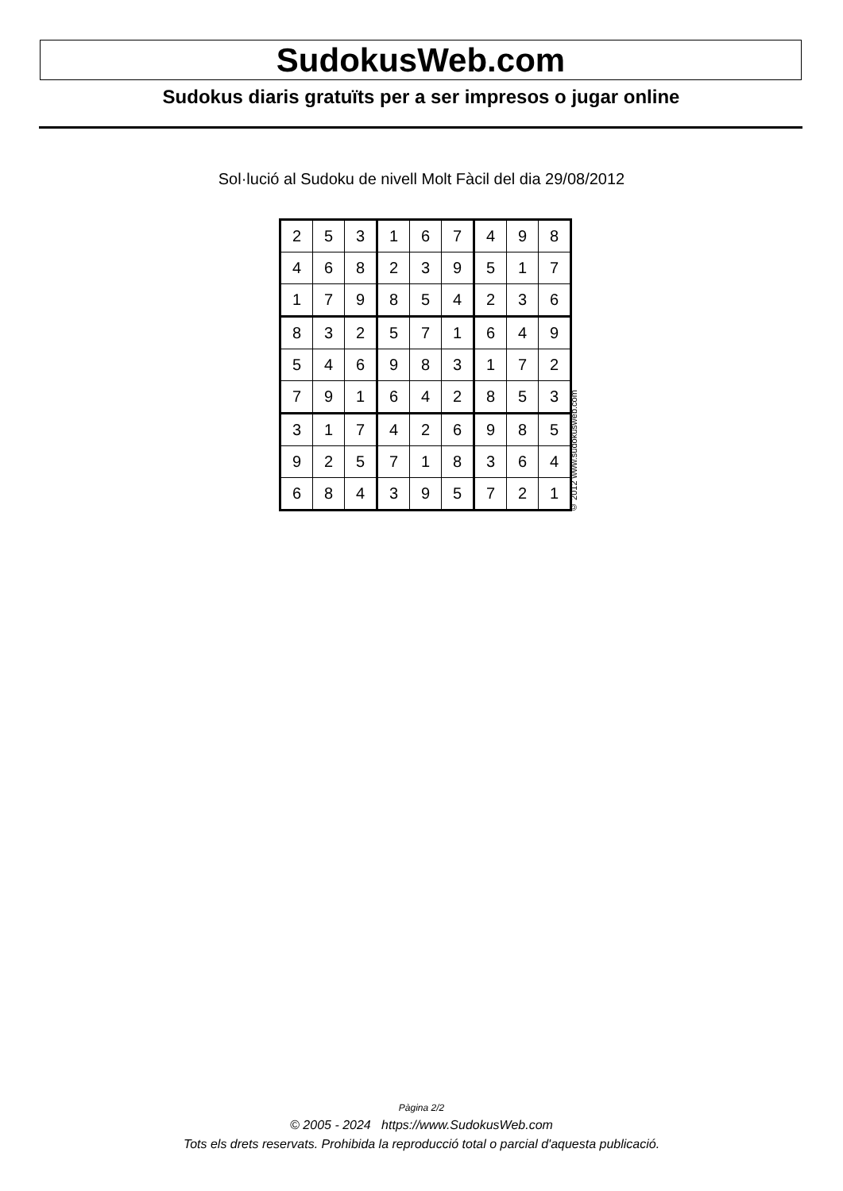SudokusWeb.com
Sudokus diaris gratuïts per a ser impresos o jugar online
Sol·lució al Sudoku de nivell Molt Fàcil del dia 29/08/2012
| 2 | 5 | 3 | 1 | 6 | 7 | 4 | 9 | 8 |
| 4 | 6 | 8 | 2 | 3 | 9 | 5 | 1 | 7 |
| 1 | 7 | 9 | 8 | 5 | 4 | 2 | 3 | 6 |
| 8 | 3 | 2 | 5 | 7 | 1 | 6 | 4 | 9 |
| 5 | 4 | 6 | 9 | 8 | 3 | 1 | 7 | 2 |
| 7 | 9 | 1 | 6 | 4 | 2 | 8 | 5 | 3 |
| 3 | 1 | 7 | 4 | 2 | 6 | 9 | 8 | 5 |
| 9 | 2 | 5 | 7 | 1 | 8 | 3 | 6 | 4 |
| 6 | 8 | 4 | 3 | 9 | 5 | 7 | 2 | 1 |
© 2012 www.sudokusweb.com
Pàgina 2/2
© 2005 - 2024 https://www.SudokusWeb.com
Tots els drets reservats. Prohibida la reproducció total o parcial d'aquesta publicació.